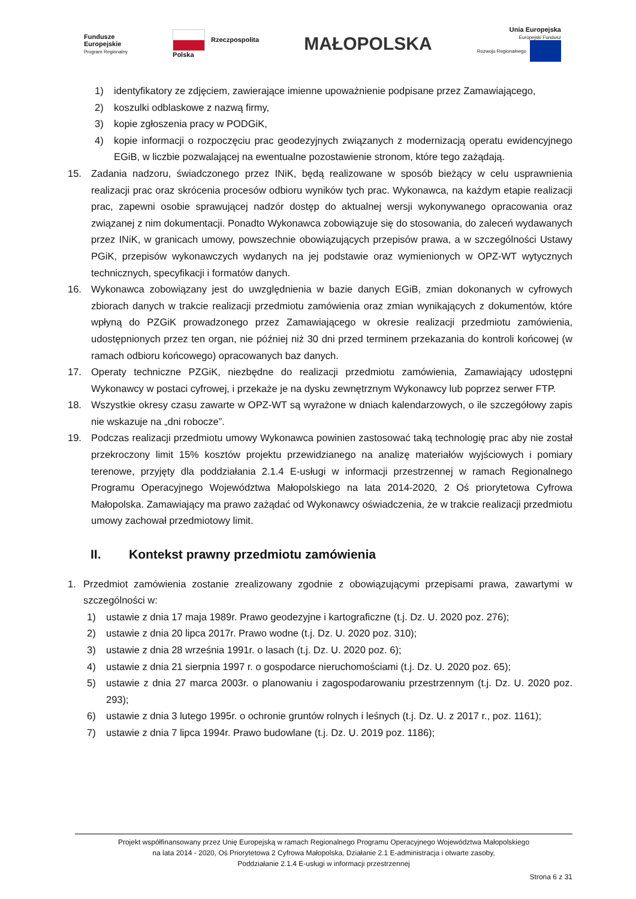Fundusze
Europejskie
Program Regionalny
Rzeczpospolita
Polska
MAŁOPOLSKA
Unia Europejska
Europejski Fundusz
Rozwoju Regionalnego
1) identyfikatory ze zdjęciem, zawierające imienne upoważnienie podpisane przez Zamawiającego,
2) koszulki odblaskowe z nazwą firmy,
3) kopie zgłoszenia pracy w PODGiK,
4) kopie informacji o rozpoczęciu prac geodezyjnych związanych z modernizacją operatu ewidencyjnego EGiB, w liczbie pozwalającej na ewentualne pozostawienie stronom, które tego zażądają.
15. Zadania nadzoru, świadczonego przez INiK, będą realizowane w sposób bieżący w celu usprawnienia realizacji prac oraz skrócenia procesów odbioru wyników tych prac. Wykonawca, na każdym etapie realizacji prac, zapewni osobie sprawującej nadzór dostęp do aktualnej wersji wykonywanego opracowania oraz związanej z nim dokumentacji. Ponadto Wykonawca zobowiązuje się do stosowania, do zaleceń wydawanych przez INiK, w granicach umowy, powszechnie obowiązujących przepisów prawa, a w szczególności Ustawy PGiK, przepisów wykonawczych wydanych na jej podstawie oraz wymienionych w OPZ-WT wytycznych technicznych, specyfikacji i formatów danych.
16. Wykonawca zobowiązany jest do uwzględnienia w bazie danych EGiB, zmian dokonanych w cyfrowych zbiorach danych w trakcie realizacji przedmiotu zamówienia oraz zmian wynikających z dokumentów, które wpłyną do PZGiK prowadzonego przez Zamawiającego w okresie realizacji przedmiotu zamówienia, udostępnionych przez ten organ, nie później niż 30 dni przed terminem przekazania do kontroli końcowej (w ramach odbioru końcowego) opracowanych baz danych.
17. Operaty techniczne PZGiK, niezbędne do realizacji przedmiotu zamówienia, Zamawiający udostępni Wykonawcy w postaci cyfrowej, i przekaże je na dysku zewnętrznym Wykonawcy lub poprzez serwer FTP.
18. Wszystkie okresy czasu zawarte w OPZ-WT są wyrażone w dniach kalendarzowych, o ile szczegółowy zapis nie wskazuje na „dni robocze”.
19. Podczas realizacji przedmiotu umowy Wykonawca powinien zastosować taką technologię prac aby nie został przekroczony limit 15% kosztów projektu przewidzianego na analizę materiałów wyjściowych i pomiary terenowe, przyjęty dla poddziałania 2.1.4 E-usługi w informacji przestrzennej w ramach Regionalnego Programu Operacyjnego Województwa Małopolskiego na lata 2014-2020, 2 Oś priorytetowa Cyfrowa Małopolska. Zamawiający ma prawo zażądać od Wykonawcy oświadczenia, że w trakcie realizacji przedmiotu umowy zachował przedmiotowy limit.
II. Kontekst prawny przedmiotu zamówienia
1. Przedmiot zamówienia zostanie zrealizowany zgodnie z obowiązującymi przepisami prawa, zawartymi w szczególności w:
1) ustawie z dnia 17 maja 1989r. Prawo geodezyjne i kartograficzne (t.j. Dz. U. 2020 poz. 276);
2) ustawie z dnia 20 lipca 2017r. Prawo wodne (t.j. Dz. U. 2020 poz. 310);
3) ustawie z dnia 28 września 1991r. o lasach (t.j. Dz. U. 2020 poz. 6);
4) ustawie z dnia 21 sierpnia 1997 r. o gospodarce nieruchomościami (t.j. Dz. U. 2020 poz. 65);
5) ustawie z dnia 27 marca 2003r. o planowaniu i zagospodarowaniu przestrzennym (t.j. Dz. U. 2020 poz. 293);
6) ustawie z dnia 3 lutego 1995r. o ochronie gruntów rolnych i leśnych (t.j. Dz. U. z 2017 r., poz. 1161);
7) ustawie z dnia 7 lipca 1994r. Prawo budowlane (t.j. Dz. U. 2019 poz. 1186);
Projekt współfinansowany przez Unię Europejską w ramach Regionalnego Programu Operacyjnego Województwa Małopolskiego
na lata 2014 - 2020, Oś Priorytetowa 2 Cyfrowa Małopolska, Działanie 2.1 E-administracja i otwarte zasoby,
Poddziałanie 2.1.4 E-usługi w informacji przestrzennej
Strona 6 z 31